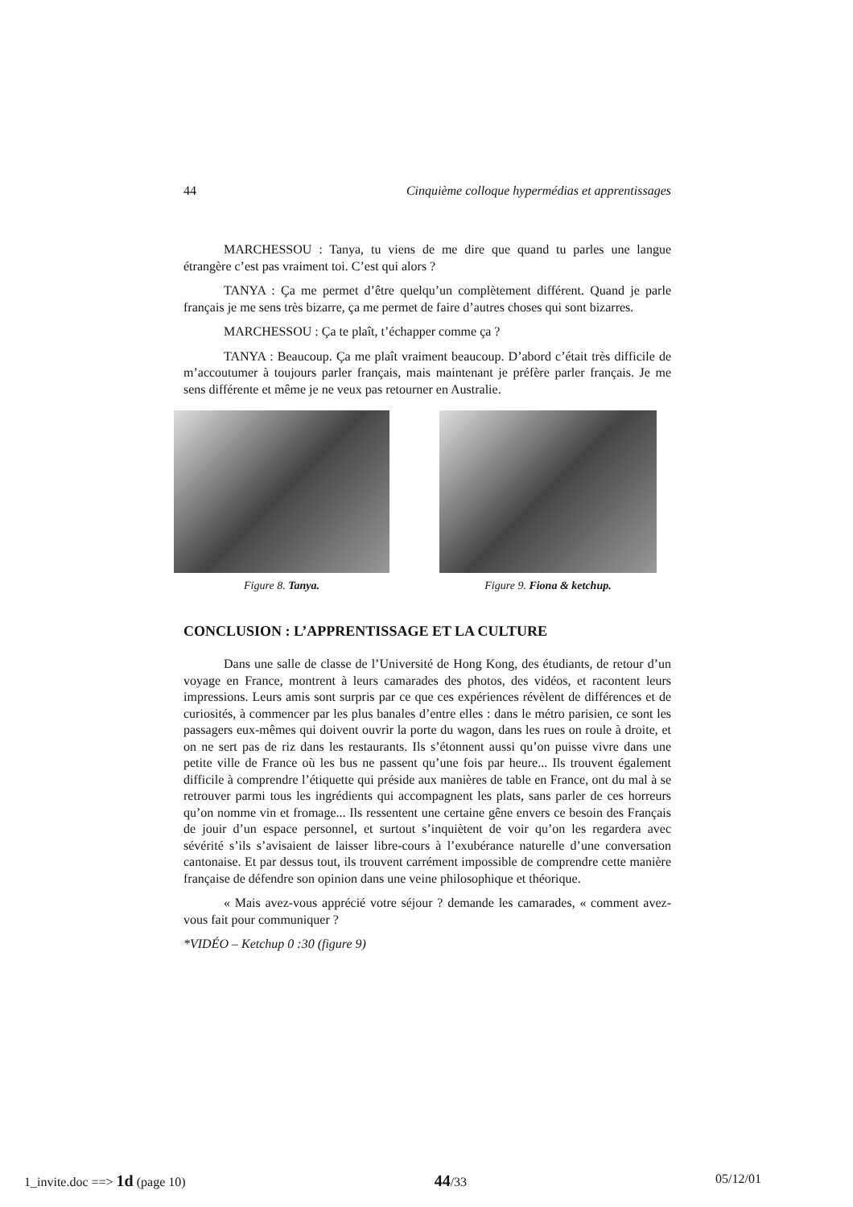44 Cinquième colloque hypermédias et apprentissages
MARCHESSOU : Tanya, tu viens de me dire que quand tu parles une langue étrangère c’est pas vraiment toi. C’est qui alors ?
TANYA : Ça me permet d’être quelqu’un complètement différent. Quand je parle français je me sens très bizarre, ça me permet de faire d’autres choses qui sont bizarres.
MARCHESSOU : Ça te plaît, t’échapper comme ça ?
TANYA : Beaucoup. Ça me plaît vraiment beaucoup. D’abord c’était très difficile de m’accoutumer à toujours parler français, mais maintenant je préfère parler français. Je me sens différente et même je ne veux pas retourner en Australie.
Figure 8. Tanya. Figure 9. Fiona & ketchup.
CONCLUSION : L’APPRENTISSAGE ET LA CULTURE
Dans une salle de classe de l’Université de Hong Kong, des étudiants, de retour d’un voyage en France, montrent à leurs camarades des photos, des vidéos, et racontent leurs impressions. Leurs amis sont surpris par ce que ces expériences révèlent de différences et de curiosités, à commencer par les plus banales d’entre elles : dans le métro parisien, ce sont les passagers eux-mêmes qui doivent ouvrir la porte du wagon, dans les rues on roule à droite, et on ne sert pas de riz dans les restaurants. Ils s’étonnent aussi qu’on puisse vivre dans une petite ville de France où les bus ne passent qu’une fois par heure... Ils trouvent également difficile à comprendre l’étiquette qui préside aux manières de table en France, ont du mal à se retrouver parmi tous les ingrédients qui accompagnent les plats, sans parler de ces horreurs qu’on nomme vin et fromage... Ils ressentent une certaine gêne envers ce besoin des Français de jouir d’un espace personnel, et surtout s’inquiètent de voir qu’on les regardera avec sévérité s’ils s’avisaient de laisser libre-cours à l’exubérance naturelle d’une conversation cantonaise. Et par dessus tout, ils trouvent carrément impossible de comprendre cette manière française de défendre son opinion dans une veine philosophique et théorique.
« Mais avez-vous apprécié votre séjour ? demande les camarades, « comment avez-vous fait pour communiquer ?
*VIDÉO – Ketchup 0 :30 (figure 9)
1_invite.doc ==> 1d (page 10) 44/33 05/12/01